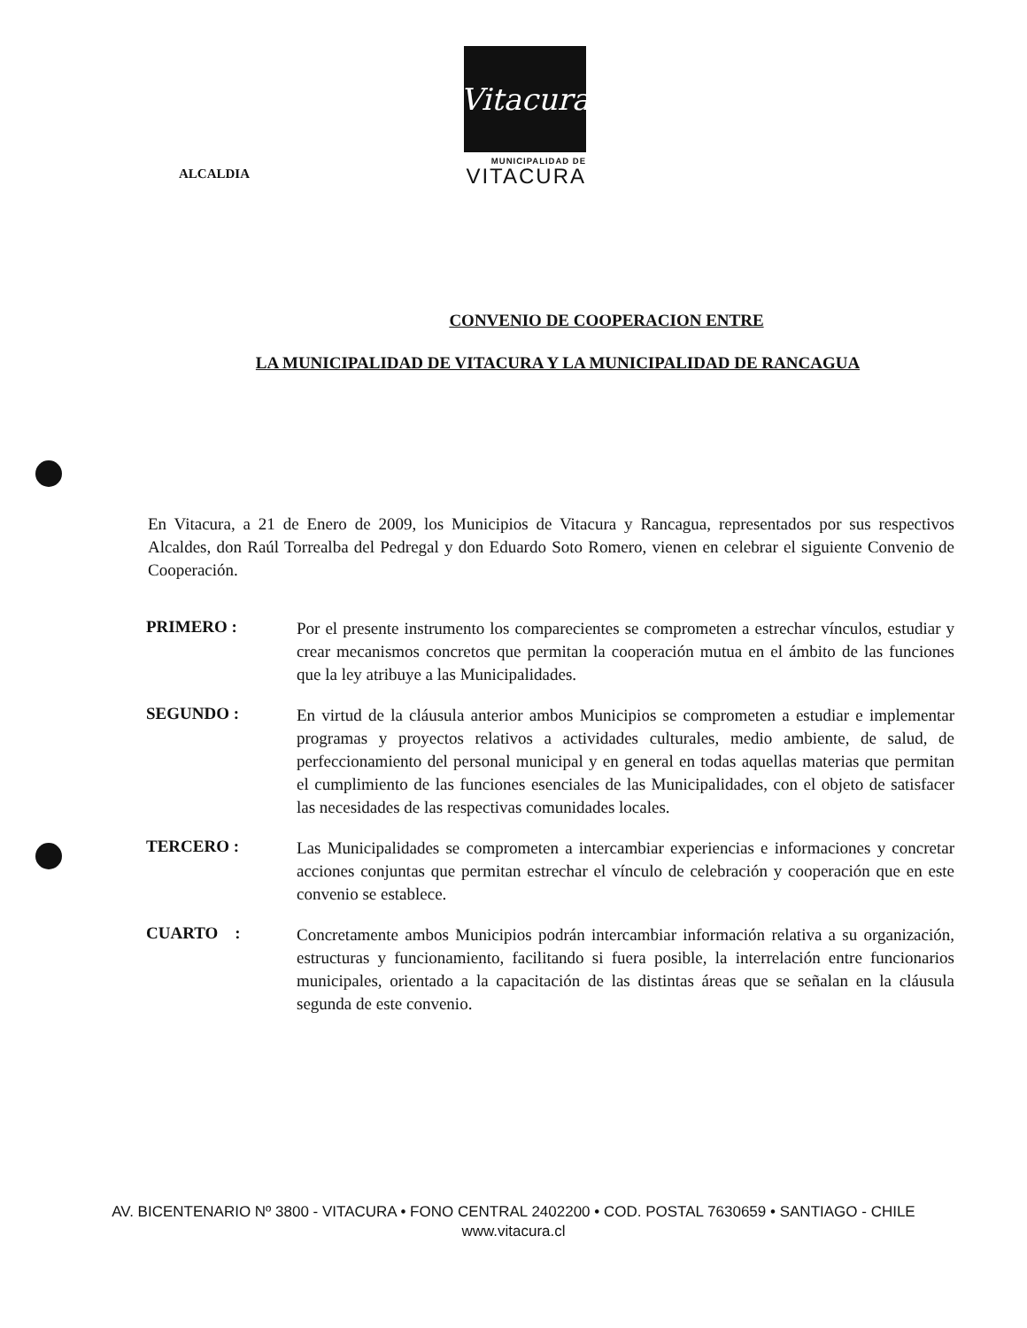ALCALDIA
Vitacura
MUNICIPALIDAD DE
VITACURA
CONVENIO DE COOPERACION ENTRE
LA MUNICIPALIDAD DE VITACURA Y LA MUNICIPALIDAD DE RANCAGUA
En Vitacura, a 21 de Enero de 2009, los Municipios de Vitacura y Rancagua, representados por sus respectivos Alcaldes, don Raúl Torrealba del Pedregal y don Eduardo Soto Romero, vienen en celebrar el siguiente Convenio de Cooperación.
PRIMERO :
Por el presente instrumento los comparecientes se comprometen a estrechar vínculos, estudiar y crear mecanismos concretos que permitan la cooperación mutua en el ámbito de las funciones que la ley atribuye a las Municipalidades.
SEGUNDO :
En virtud de la cláusula anterior ambos Municipios se comprometen a estudiar e implementar programas y proyectos relativos a actividades culturales, medio ambiente, de salud, de perfeccionamiento del personal municipal y en general en todas aquellas materias que permitan el cumplimiento de las funciones esenciales de las Municipalidades, con el objeto de satisfacer las necesidades de las respectivas comunidades locales.
TERCERO :
Las Municipalidades se comprometen a intercambiar experiencias e informaciones y concretar acciones conjuntas que permitan estrechar el vínculo de celebración y cooperación que en este convenio se establece.
CUARTO :
Concretamente ambos Municipios podrán intercambiar información relativa a su organización, estructuras y funcionamiento, facilitando si fuera posible, la interrelación entre funcionarios municipales, orientado a la capacitación de las distintas áreas que se señalan en la cláusula segunda de este convenio.
AV. BICENTENARIO Nº 3800 - VITACURA • FONO CENTRAL 2402200 • COD. POSTAL 7630659 • SANTIAGO - CHILE
www.vitacura.cl